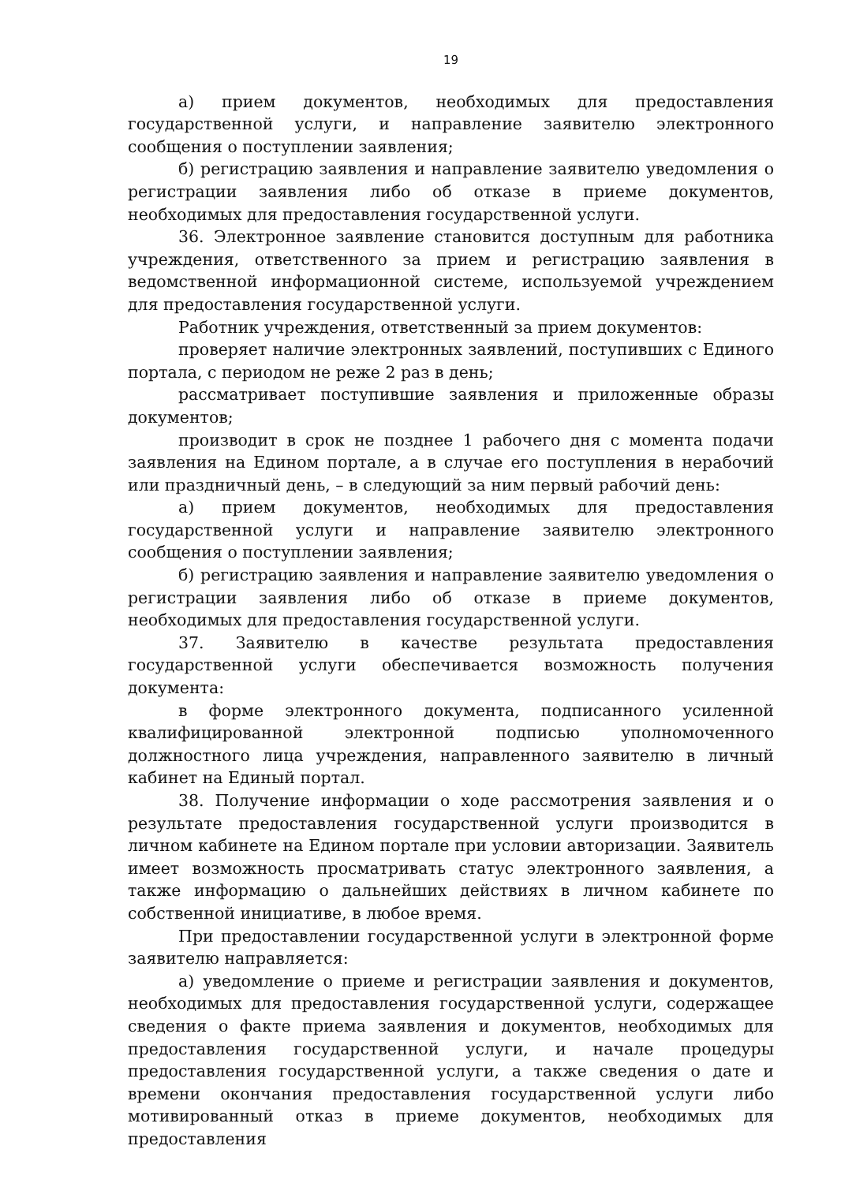19
а) прием документов, необходимых для предоставления государственной услуги, и направление заявителю электронного сообщения о поступлении заявления;
б) регистрацию заявления и направление заявителю уведомления о регистрации заявления либо об отказе в приеме документов, необходимых для предоставления государственной услуги.
36. Электронное заявление становится доступным для работника учреждения, ответственного за прием и регистрацию заявления в ведомственной информационной системе, используемой учреждением для предоставления государственной услуги.
Работник учреждения, ответственный за прием документов:
проверяет наличие электронных заявлений, поступивших с Единого портала, с периодом не реже 2 раз в день;
рассматривает поступившие заявления и приложенные образы документов;
производит в срок не позднее 1 рабочего дня с момента подачи заявления на Едином портале, а в случае его поступления в нерабочий или праздничный день, – в следующий за ним первый рабочий день:
а) прием документов, необходимых для предоставления государственной услуги и направление заявителю электронного сообщения о поступлении заявления;
б) регистрацию заявления и направление заявителю уведомления о регистрации заявления либо об отказе в приеме документов, необходимых для предоставления государственной услуги.
37. Заявителю в качестве результата предоставления государственной услуги обеспечивается возможность получения документа:
в форме электронного документа, подписанного усиленной квалифицированной электронной подписью уполномоченного должностного лица учреждения, направленного заявителю в личный кабинет на Единый портал.
38. Получение информации о ходе рассмотрения заявления и о результате предоставления государственной услуги производится в личном кабинете на Едином портале при условии авторизации. Заявитель имеет возможность просматривать статус электронного заявления, а также информацию о дальнейших действиях в личном кабинете по собственной инициативе, в любое время.
При предоставлении государственной услуги в электронной форме заявителю направляется:
а) уведомление о приеме и регистрации заявления и документов, необходимых для предоставления государственной услуги, содержащее сведения о факте приема заявления и документов, необходимых для предоставления государственной услуги, и начале процедуры предоставления государственной услуги, а также сведения о дате и времени окончания предоставления государственной услуги либо мотивированный отказ в приеме документов, необходимых для предоставления